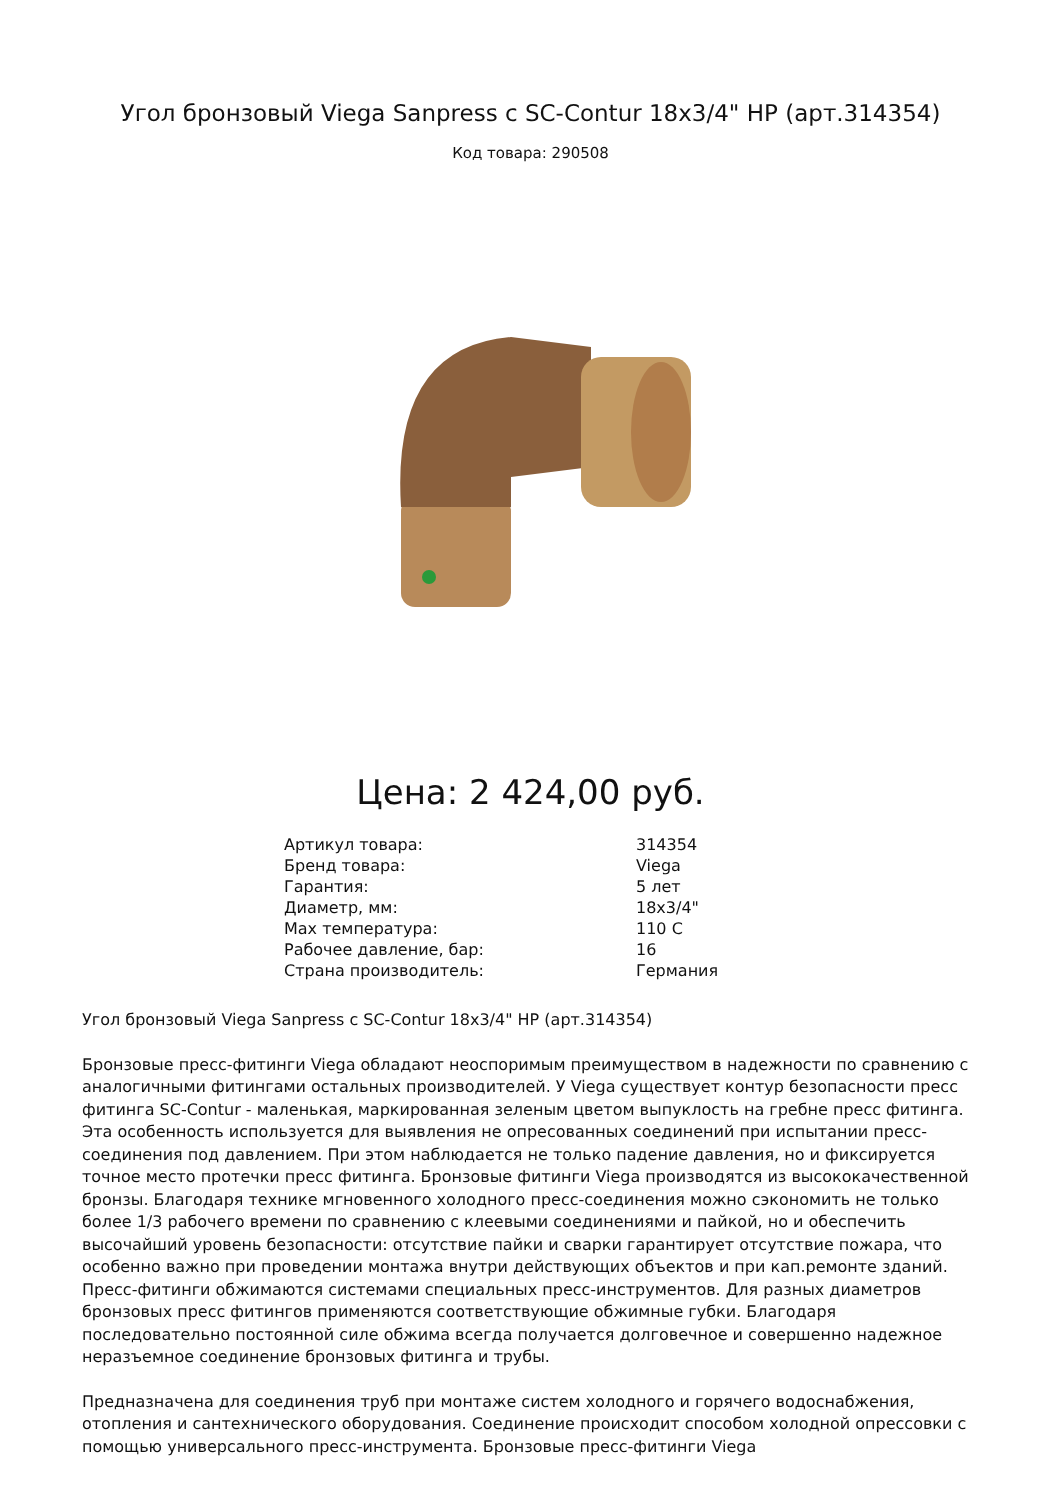Угол бронзовый Viega Sanpress с SC-Contur 18x3/4" НР (арт.314354)
Код товара: 290508
Цена: 2 424,00 руб.
| Артикул товара: | 314354 |
| Бренд товара: | Viega |
| Гарантия: | 5 лет |
| Диаметр, мм: | 18x3/4" |
| Max температура: | 110 С |
| Рабочее давление, бар: | 16 |
| Страна производитель: | Германия |
Угол бронзовый Viega Sanpress с SC-Contur 18x3/4" НР (арт.314354)
Бронзовые пресс-фитинги Viega обладают неоспоримым преимуществом в надежности по сравнению с аналогичными фитингами остальных производителей. У Viega существует контур безопасности пресс фитинга SC-Contur - маленькая, маркированная зеленым цветом выпуклость на гребне пресс фитинга. Эта особенность используется для выявления не опресованных соединений при испытании пресс-соединения под давлением. При этом наблюдается не только падение давления, но и фиксируется точное место протечки пресс фитинга. Бронзовые фитинги Viega производятся из высококачественной бронзы. Благодаря технике мгновенного холодного пресс-соединения можно сэкономить не только более 1/3 рабочего времени по сравнению с клеевыми соединениями и пайкой, но и обеспечить высочайший уровень безопасности: отсутствие пайки и сварки гарантирует отсутствие пожара, что особенно важно при проведении монтажа внутри действующих объектов и при кап.ремонте зданий. Пресс-фитинги обжимаются системами специальных пресс-инструментов. Для разных диаметров бронзовых пресс фитингов применяются соответствующие обжимные губки. Благодаря последовательно постоянной силе обжима всегда получается долговечное и совершенно надежное неразъемное соединение бронзовых фитинга и трубы.
Предназначена для соединения труб при монтаже систем холодного и горячего водоснабжения, отопления и сантехнического оборудования. Соединение происходит способом холодной опрессовки с помощью универсального пресс-инструмента. Бронзовые пресс-фитинги Viega